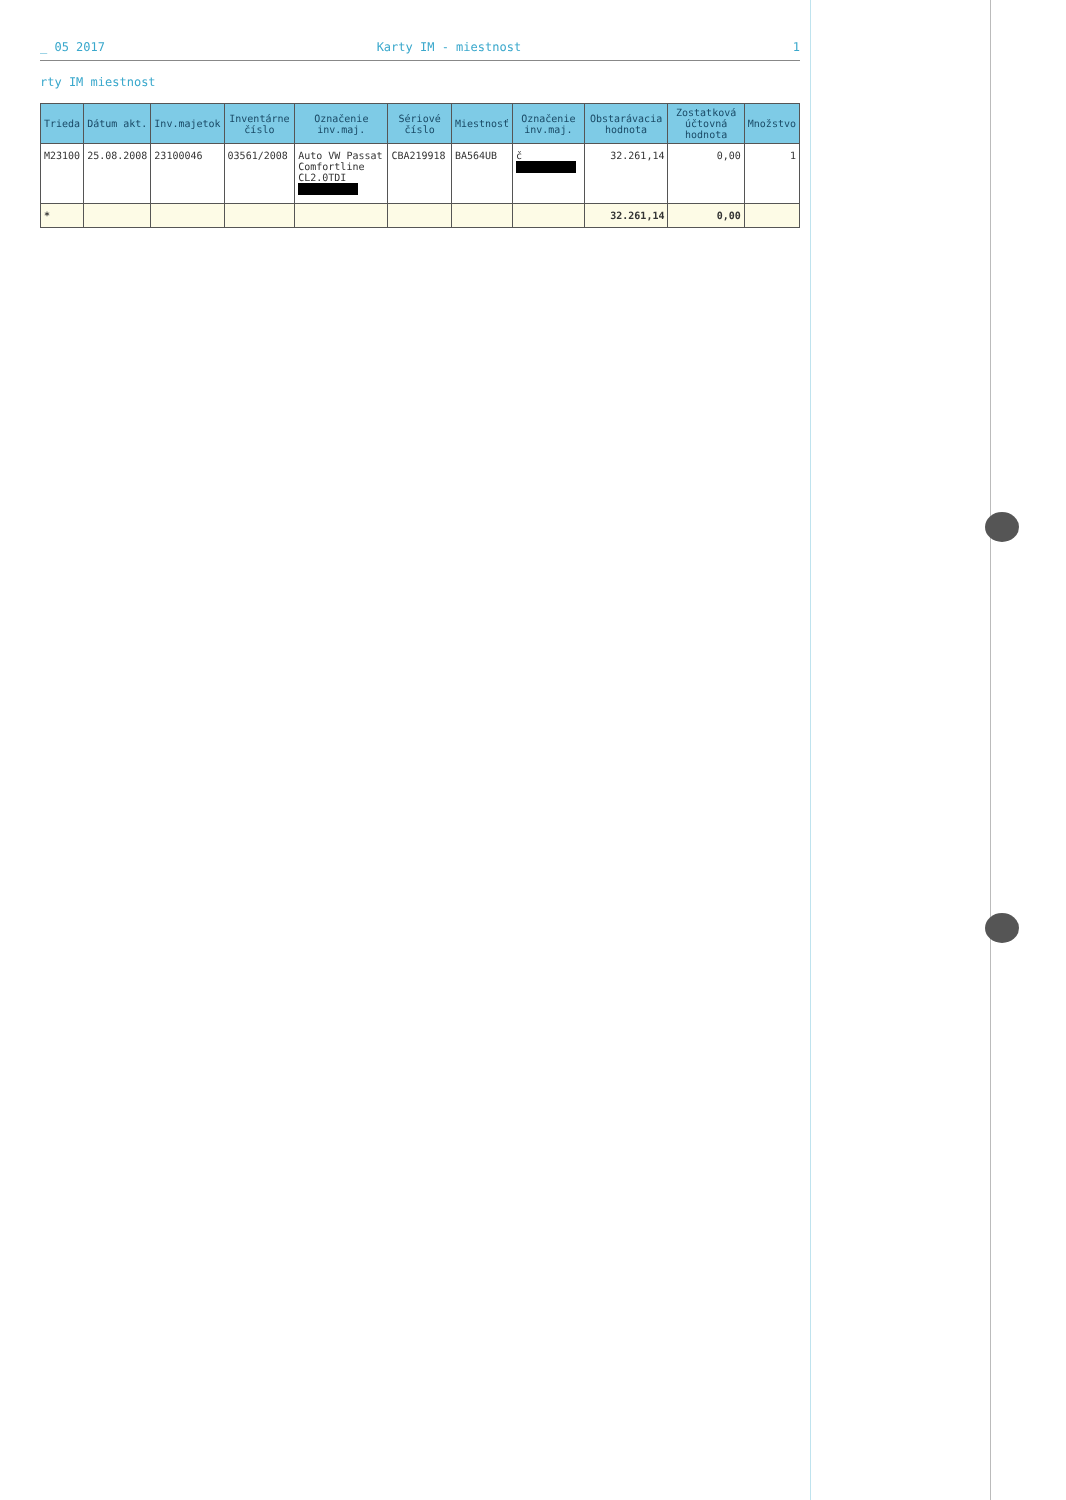_ 05 2017 Karty IM - miestnost 1
rty IM miestnost
| Trieda | Dátum akt. | Inv.majetok | Inventárne číslo | Označenie inv.maj. | Sériové číslo | Miestnosť | Označenie inv.maj. | Obstarávacia hodnota | Zostatková účtovná hodnota | Množstvo |
| --- | --- | --- | --- | --- | --- | --- | --- | --- | --- | --- |
| M23100 | 25.08.2008 | 23100046 | 03561/2008 | Auto VW Passat Comfortline CL2.0TDI | CBA219918 | BA564UB | č | 32.261,14 | 0,00 | 1 |
| * | | | | | | | | 32.261,14 | 0,00 | |